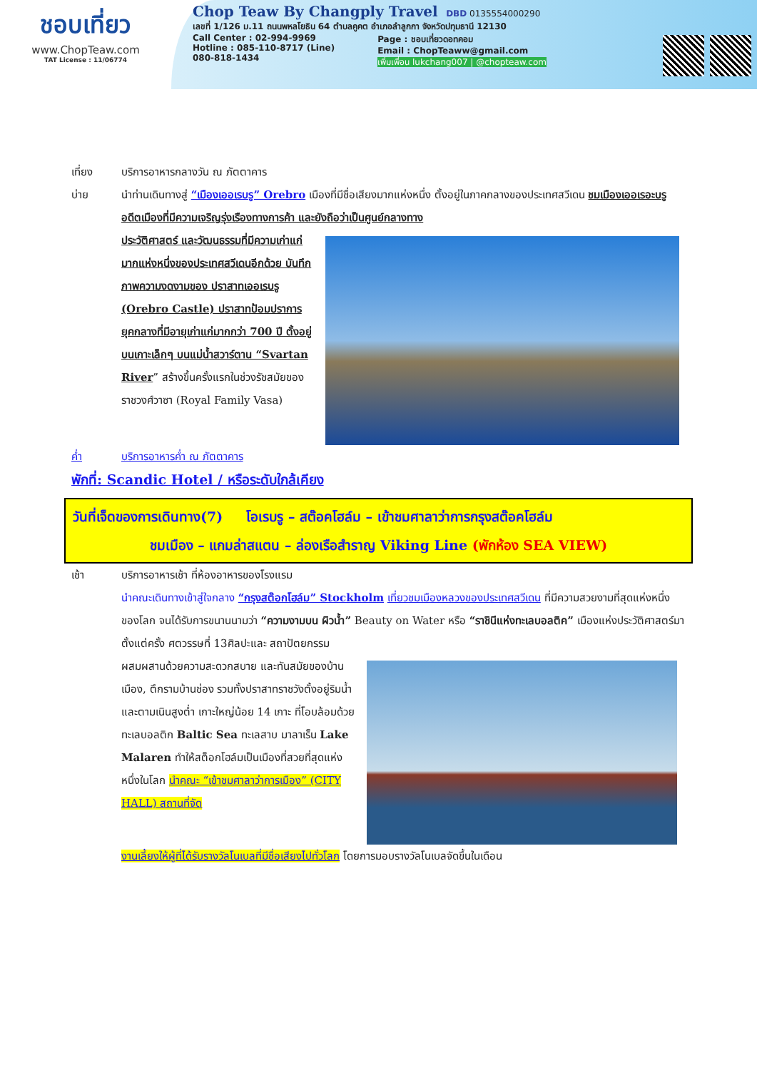ชอบเที่ยว
www.ChopTeaw.com
TAT License : 11/06774
Chop Teaw By Changply Travel DBD 0135554000290
เลขที่ 1/126 ม.11 ถนนพหลโยธิน 64 ตำบลคูคต อำเภอลำลูกกา จังหวัดปทุมธานี 12130
Call Center : 02-994-9969
Hotline : 085-110-8717 (Line)
080-818-1434
Page : ชอบเที่ยวดอทคอม
Email : ChopTeaww@gmail.com
เพิ่มเพื่อน lukchang007 | @chopteaw.com
เที่ยง บริการอาหารกลางวัน ณ ภัตตาคาร
บ่าย นำท่านเดินทางสู่ “เมืองเออเรบรู” Orebro เมืองที่มีชื่อเสียงมากแห่งหนึ่ง ตั้งอยู่ในภาคกลางของประเทศสวีเดน ชมเมืองเออเรอะบรู อดีตเมืองที่มีความเจริญรุ่งเรืองทางการค้า และยังถือว่าเป็นศูนย์กลางทาง
ประวัติศาสตร์ และวัฒนธรรมที่มีความเก่าแก่มากแห่งหนึ่งของประเทศสวีเดนอีกด้วย บันทึกภาพความงดงามของ ปราสาทเออเรบรู (Orebro Castle) ปราสาทป้อมปราการยุคกลางที่มีอายุเก่าแก่มากกว่า 700 ปี ตั้งอยู่บนเกาะเล็กๆ บนแม่น้ำสวาร์ตาน “Svartan River” สร้างขึ้นครั้งแรกในช่วงรัชสมัยของราชวงศ์วาซา (Royal Family Vasa)
ค่ำ บริการอาหารค่ำ ณ ภัตตาคาร
พักที่: Scandic Hotel / หรือระดับใกล้เคียง
วันที่เจ็ดของการเดินทาง(7) โอเรบรู – สต๊อคโฮล์ม – เข้าชมศาลาว่าการกรุงสต๊อคโฮล์ม
ชมเมือง – แกมล่าสแตน – ล่องเรือสำราญ Viking Line (พักห้อง SEA VIEW)
เช้า บริการอาหารเช้า ที่ห้องอาหารของโรงแรม
นำคณะเดินทางเข้าสู่ใจกลาง “กรุงสต๊อกโฮล์ม” Stockholm เที่ยวชมเมืองหลวงของประเทศสวีเดน ที่มีความสวยงามที่สุดแห่งหนึ่งของโลก จนได้รับการขนานนามว่า “ความงามบน ผิวน้ำ” Beauty on Water หรือ “ราชินีแห่งทะเลบอลติค” เมืองแห่งประวัติศาสตร์มาตั้งแต่ครั้ง ศตวรรษที่ 13ศิลปะและ สถาปัตยกรรม
ผสมผสานด้วยความสะดวกสบาย และทันสมัยของบ้านเมือง, ตึกรามบ้านช่อง รวมทั้งปราสาทราชวังตั้งอยู่ริมน้ำและตามเนินสูงต่ำ เกาะใหญ่น้อย 14 เกาะ ที่โอบล้อมด้วยทะเลบอลติก Baltic Sea ทะเลสาบ มาลาเร็น Lake Malaren ทำให้สต็อกโฮล์มเป็นเมืองที่สวยที่สุดแห่งหนึ่งในโลก นำคณะ “เข้าชมศาลาว่าการเมือง” (CITY HALL) สถานที่จัด
งานเลี้ยงให้ผู้ที่ได้รับรางวัลโนเบลที่มีชื่อเสียงไปทั่วโลก โดยการมอบรางวัลโนเบลจัดขึ้นในเดือน